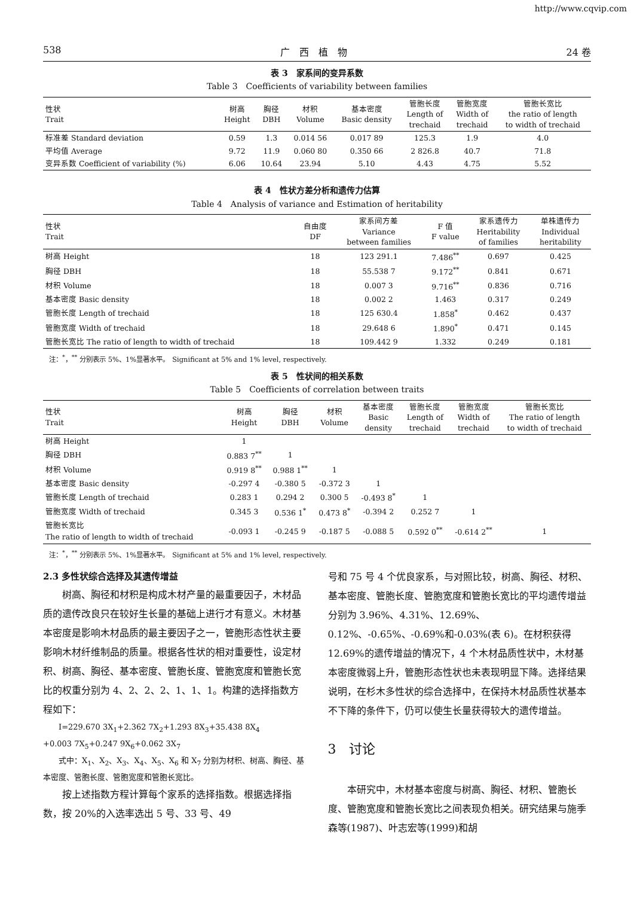http://www.cqvip.com
538 广　西　植　物 24 卷
表 3　家系间的变异系数
Table 3　Coefficients of variability between families
| 性状 Trait | 树高 Height | 胸径 DBH | 材积 Volume | 基本密度 Basic density | 管胞长度 Length of trechaid | 管胞宽度 Width of trechaid | 管胞长宽比 the ratio of length to width of trechaid |
| --- | --- | --- | --- | --- | --- | --- | --- |
| 标准差 Standard deviation | 0.59 | 1.3 | 0.014 56 | 0.017 89 | 125.3 | 1.9 | 4.0 |
| 平均值 Average | 9.72 | 11.9 | 0.060 80 | 0.350 66 | 2 826.8 | 40.7 | 71.8 |
| 变异系数 Coefficient of variability (%) | 6.06 | 10.64 | 23.94 | 5.10 | 4.43 | 4.75 | 5.52 |
表 4　性状方差分析和遗传力估算
Table 4　Analysis of variance and Estimation of heritability
| 性状 Trait | 自由度 DF | 家系间方差 Variance between families | F 值 F value | 家系遗传力 Heritability of families | 单株遗传力 Individual heritability |
| --- | --- | --- | --- | --- | --- |
| 树高 Height | 18 | 123 291.1 | 7.486<sup>**</sup> | 0.697 | 0.425 |
| 胸径 DBH | 18 | 55.538 7 | 9.172<sup>**</sup> | 0.841 | 0.671 |
| 材积 Volume | 18 | 0.007 3 | 9.716<sup>**</sup> | 0.836 | 0.716 |
| 基本密度 Basic density | 18 | 0.002 2 | 1.463 | 0.317 | 0.249 |
| 管胞长度 Length of trechaid | 18 | 125 630.4 | 1.858<sup>*</sup> | 0.462 | 0.437 |
| 管胞宽度 Width of trechaid | 18 | 29.648 6 | 1.890<sup>*</sup> | 0.471 | 0.145 |
| 管胞长宽比 The ratio of length to width of trechaid | 18 | 109.442 9 | 1.332 | 0.249 | 0.181 |
注：<sup>*</sup>，<sup>**</sup> 分别表示 5%、1%显著水平。　Significant at 5% and 1% level, respectively.
表 5　性状间的相关系数
Table 5　Coefficients of correlation between traits
| 性状 Trait | 树高 Height | 胸径 DBH | 材积 Volume | 基本密度 Basic density | 管胞长度 Length of trechaid | 管胞宽度 Width of trechaid | 管胞长宽比 The ratio of length to width of trechaid |
| --- | --- | --- | --- | --- | --- | --- | --- |
| 树高 Height | 1 | | | | | | |
| 胸径 DBH | 0.883 7<sup>**</sup> | 1 | | | | | |
| 材积 Volume | 0.919 8<sup>**</sup> | 0.988 1<sup>**</sup> | 1 | | | | |
| 基本密度 Basic density | -0.297 4 | -0.380 5 | -0.372 3 | 1 | | | |
| 管胞长度 Length of trechaid | 0.283 1 | 0.294 2 | 0.300 5 | -0.493 8<sup>*</sup> | 1 | | |
| 管胞宽度 Width of trechaid | 0.345 3 | 0.536 1<sup>*</sup> | 0.473 8<sup>*</sup> | -0.394 2 | 0.252 7 | 1 | |
| 管胞长宽比 The ratio of length to width of trechaid | -0.093 1 | -0.245 9 | -0.187 5 | -0.088 5 | 0.592 0<sup>**</sup> | -0.614 2<sup>**</sup> | 1 |
注：<sup>*</sup>，<sup>**</sup> 分别表示 5%、1%显著水平。　Significant at 5% and 1% level, respectively.
2.3 多性状综合选择及其遗传增益
树高、胸径和材积是构成木材产量的最重要因子，木材品质的遗传改良只在较好生长量的基础上进行才有意义。木材基本密度是影响木材品质的最主要因子之一，管胞形态性状主要影响木材纤维制品的质量。根据各性状的相对重要性，设定材积、树高、胸径、基本密度、管胞长度、管胞宽度和管胞长宽比的权重分别为 4、2、2、2、1、1、1。构建的选择指数方程如下：
　　I=229.670 3X<sub>1</sub>+2.362 7X<sub>2</sub>+1.293 8X<sub>3</sub>+35.438 8X<sub>4</sub>
+0.003 7X<sub>5</sub>+0.247 9X<sub>6</sub>+0.062 3X<sub>7</sub>
　　式中：X<sub>1</sub>、X<sub>2</sub>、X<sub>3</sub>、X<sub>4</sub>、X<sub>5</sub>、X<sub>6</sub> 和 X<sub>7</sub> 分别为材积、树高、胸径、基本密度、管胞长度、管胞宽度和管胞长宽比。
按上述指数方程计算每个家系的选择指数。根据选择指数，按 20%的入选率选出 5 号、33 号、49
号和 75 号 4 个优良家系，与对照比较，树高、胸径、材积、基本密度、管胞长度、管胞宽度和管胞长宽比的平均遗传增益分别为 3.96%、4.31%、12.69%、0.12%、-0.65%、-0.69%和-0.03%(表 6)。在材积获得 12.69%的遗传增益的情况下，4 个木材品质性状中，木材基本密度微弱上升，管胞形态性状也未表现明显下降。选择结果说明，在杉木多性状的综合选择中，在保持木材品质性状基本不下降的条件下，仍可以使生长量获得较大的遗传增益。
3　讨论
本研究中，木材基本密度与树高、胸径、材积、管胞长度、管胞宽度和管胞长宽比之间表现负相关。研究结果与施季森等(1987)、叶志宏等(1999)和胡